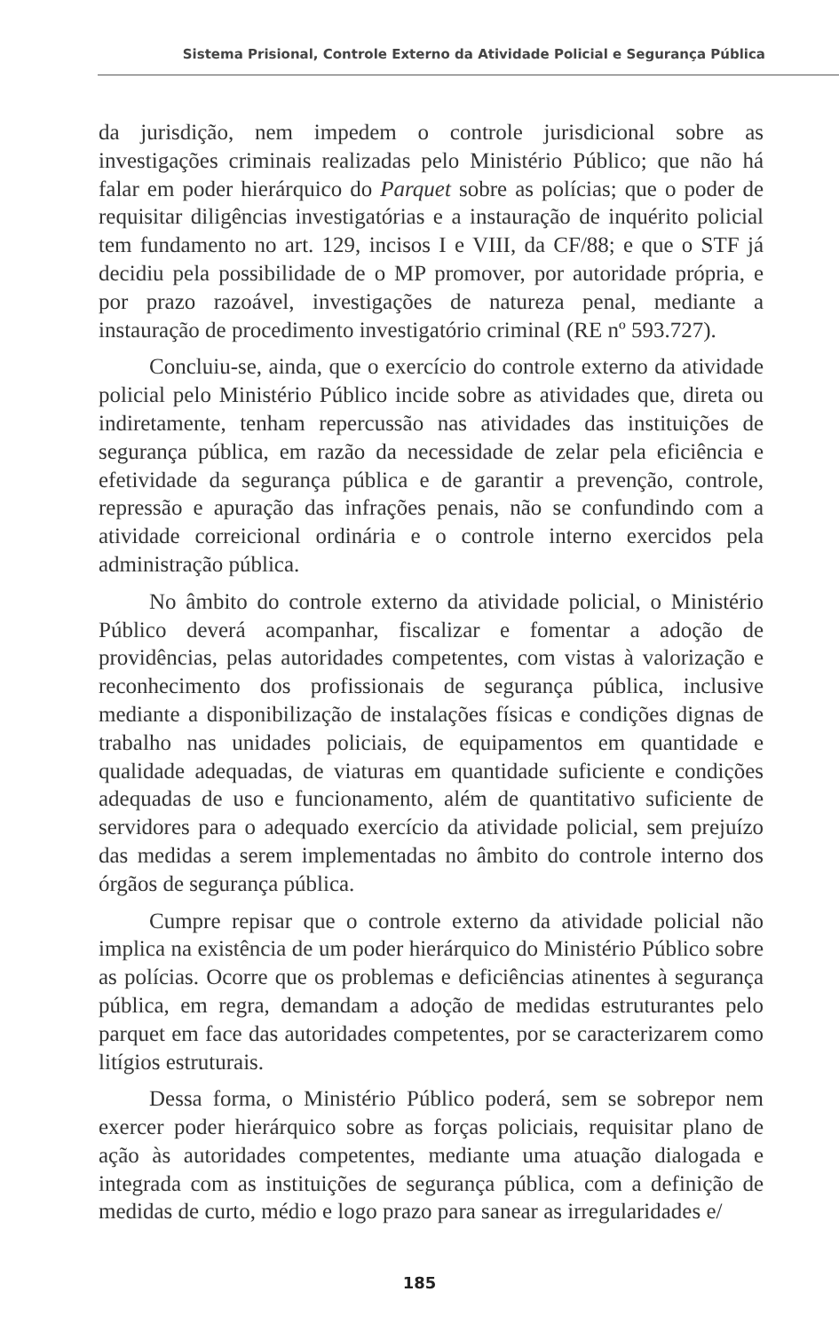Sistema Prisional, Controle Externo da Atividade Policial e Segurança Pública
da jurisdição, nem impedem o controle jurisdicional sobre as investigações criminais realizadas pelo Ministério Público; que não há falar em poder hierárquico do Parquet sobre as polícias; que o poder de requisitar diligências investigatórias e a instauração de inquérito policial tem fundamento no art. 129, incisos I e VIII, da CF/88; e que o STF já decidiu pela possibilidade de o MP promover, por autoridade própria, e por prazo razoável, investigações de natureza penal, mediante a instauração de procedimento investigatório criminal (RE nº 593.727).
Concluiu-se, ainda, que o exercício do controle externo da atividade policial pelo Ministério Público incide sobre as atividades que, direta ou indiretamente, tenham repercussão nas atividades das instituições de segurança pública, em razão da necessidade de zelar pela eficiência e efetividade da segurança pública e de garantir a prevenção, controle, repressão e apuração das infrações penais, não se confundindo com a atividade correicional ordinária e o controle interno exercidos pela administração pública.
No âmbito do controle externo da atividade policial, o Ministério Público deverá acompanhar, fiscalizar e fomentar a adoção de providências, pelas autoridades competentes, com vistas à valorização e reconhecimento dos profissionais de segurança pública, inclusive mediante a disponibilização de instalações físicas e condições dignas de trabalho nas unidades policiais, de equipamentos em quantidade e qualidade adequadas, de viaturas em quantidade suficiente e condições adequadas de uso e funcionamento, além de quantitativo suficiente de servidores para o adequado exercício da atividade policial, sem prejuízo das medidas a serem implementadas no âmbito do controle interno dos órgãos de segurança pública.
Cumpre repisar que o controle externo da atividade policial não implica na existência de um poder hierárquico do Ministério Público sobre as polícias. Ocorre que os problemas e deficiências atinentes à segurança pública, em regra, demandam a adoção de medidas estruturantes pelo parquet em face das autoridades competentes, por se caracterizarem como litígios estruturais.
Dessa forma, o Ministério Público poderá, sem se sobrepor nem exercer poder hierárquico sobre as forças policiais, requisitar plano de ação às autoridades competentes, mediante uma atuação dialogada e integrada com as instituições de segurança pública, com a definição de medidas de curto, médio e logo prazo para sanear as irregularidades e/
185